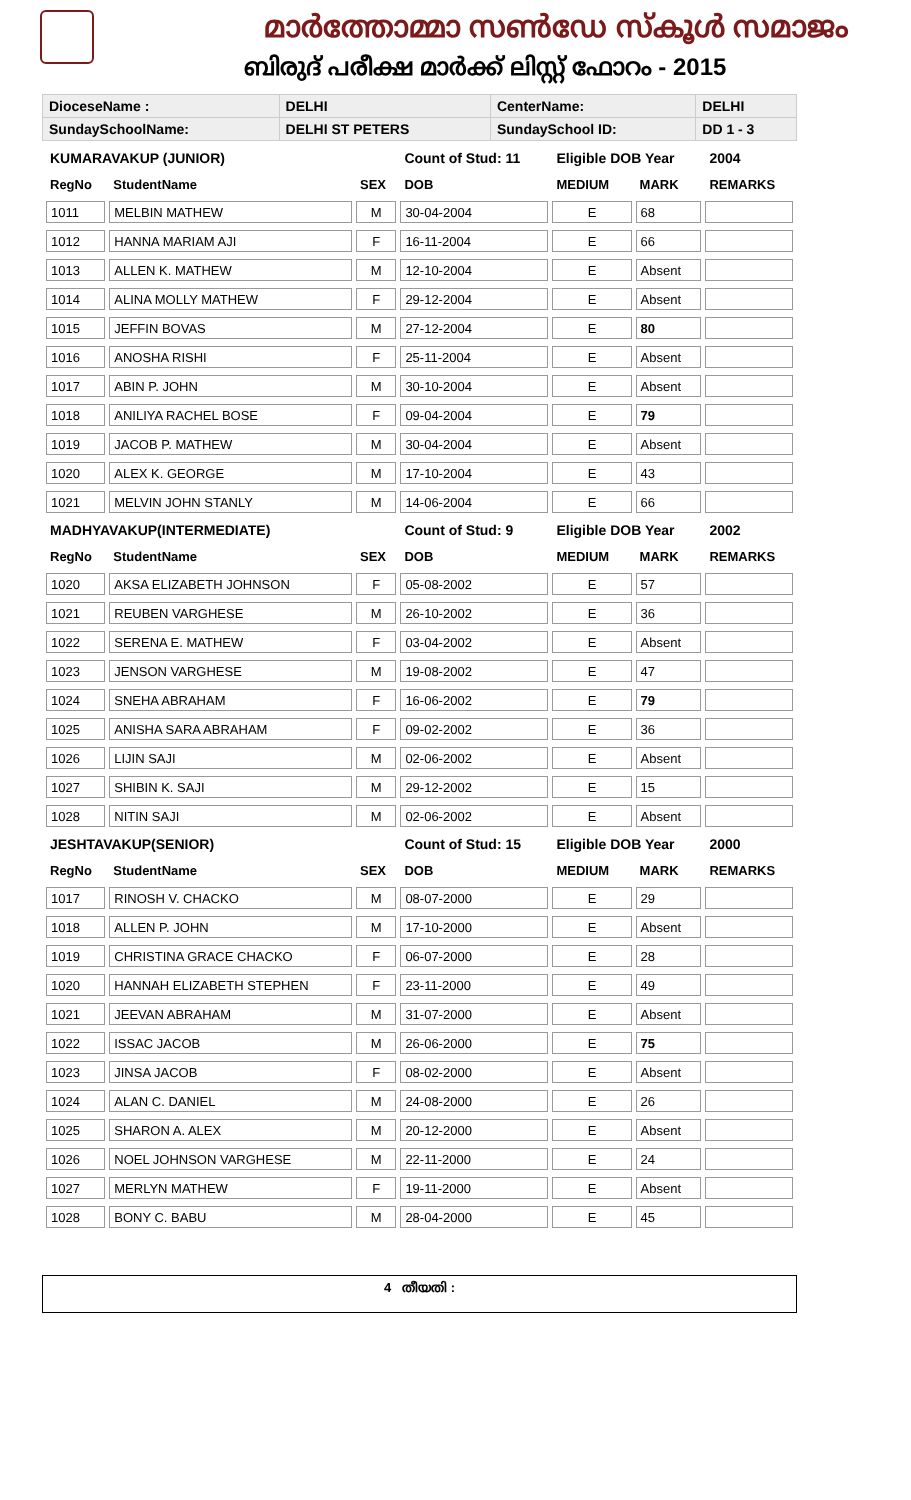മാർത്തോമ്മാ സൺഡേ സ്കൂൾ സമാജം
ബിരുദ് പരീക്ഷ മാർക്ക് ലിസ്റ്റ് ഫോറം - 2015
| DioceseName : | DELHI | CenterName: | DELHI |
| SundaySchoolName: | DELHI ST PETERS | SundaySchool ID: | DD 1 - 3 |
| KUMARAVAKUP (JUNIOR) | | | Count of Stud: 11 | Eligible DOB Year | | 2004 |
| RegNo | StudentName | SEX | DOB | MEDIUM | MARK | REMARKS |
| 1011 | MELBIN MATHEW | M | 30-04-2004 | E | 68 | |
| 1012 | HANNA MARIAM AJI | F | 16-11-2004 | E | 66 | |
| 1013 | ALLEN K. MATHEW | M | 12-10-2004 | E | Absent | |
| 1014 | ALINA MOLLY MATHEW | F | 29-12-2004 | E | Absent | |
| 1015 | JEFFIN BOVAS | M | 27-12-2004 | E | 80 | |
| 1016 | ANOSHA RISHI | F | 25-11-2004 | E | Absent | |
| 1017 | ABIN P. JOHN | M | 30-10-2004 | E | Absent | |
| 1018 | ANILIYA RACHEL BOSE | F | 09-04-2004 | E | 79 | |
| 1019 | JACOB P. MATHEW | M | 30-04-2004 | E | Absent | |
| 1020 | ALEX K. GEORGE | M | 17-10-2004 | E | 43 | |
| 1021 | MELVIN JOHN STANLY | M | 14-06-2004 | E | 66 | |
| MADHYAVAKUP(INTERMEDIATE) | | | Count of Stud: 9 | Eligible DOB Year | | 2002 |
| RegNo | StudentName | SEX | DOB | MEDIUM | MARK | REMARKS |
| 1020 | AKSA ELIZABETH JOHNSON | F | 05-08-2002 | E | 57 | |
| 1021 | REUBEN VARGHESE | M | 26-10-2002 | E | 36 | |
| 1022 | SERENA E. MATHEW | F | 03-04-2002 | E | Absent | |
| 1023 | JENSON VARGHESE | M | 19-08-2002 | E | 47 | |
| 1024 | SNEHA ABRAHAM | F | 16-06-2002 | E | 79 | |
| 1025 | ANISHA SARA ABRAHAM | F | 09-02-2002 | E | 36 | |
| 1026 | LIJIN SAJI | M | 02-06-2002 | E | Absent | |
| 1027 | SHIBIN K. SAJI | M | 29-12-2002 | E | 15 | |
| 1028 | NITIN SAJI | M | 02-06-2002 | E | Absent | |
| JESHTAVAKUP(SENIOR) | | | Count of Stud: 15 | Eligible DOB Year | | 2000 |
| RegNo | StudentName | SEX | DOB | MEDIUM | MARK | REMARKS |
| 1017 | RINOSH V. CHACKO | M | 08-07-2000 | E | 29 | |
| 1018 | ALLEN P. JOHN | M | 17-10-2000 | E | Absent | |
| 1019 | CHRISTINA GRACE CHACKO | F | 06-07-2000 | E | 28 | |
| 1020 | HANNAH ELIZABETH STEPHEN | F | 23-11-2000 | E | 49 | |
| 1021 | JEEVAN ABRAHAM | M | 31-07-2000 | E | Absent | |
| 1022 | ISSAC JACOB | M | 26-06-2000 | E | 75 | |
| 1023 | JINSA JACOB | F | 08-02-2000 | E | Absent | |
| 1024 | ALAN C. DANIEL | M | 24-08-2000 | E | 26 | |
| 1025 | SHARON A. ALEX | M | 20-12-2000 | E | Absent | |
| 1026 | NOEL JOHNSON VARGHESE | M | 22-11-2000 | E | 24 | |
| 1027 | MERLYN MATHEW | F | 19-11-2000 | E | Absent | |
| 1028 | BONY C. BABU | M | 28-04-2000 | E | 45 | |
4 തീയതി :